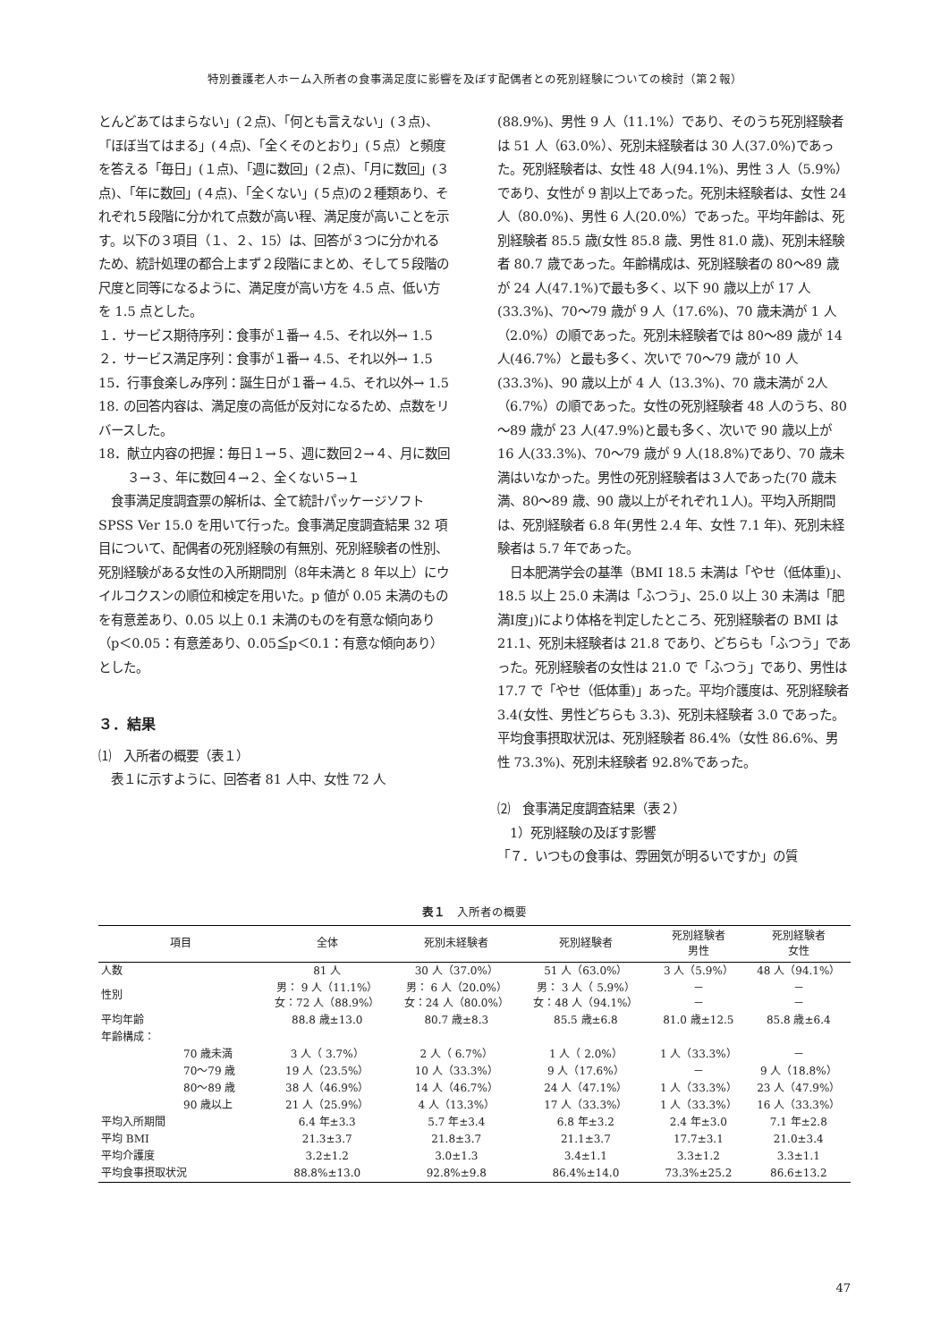特別養護老人ホーム入所者の食事満足度に影響を及ぼす配偶者との死別経験についての検討（第２報）
とんどあてはまらない」(２点)、「何とも言えない」(３点)、「ほぼ当てはまる」(４点)、「全くそのとおり」(５点）と頻度を答える「毎日」(１点)、「週に数回」(２点)、「月に数回」(３点)、「年に数回」(４点)、「全くない」(５点)の２種類あり、それぞれ５段階に分かれて点数が高い程、満足度が高いことを示す。以下の３項目（１、２、15）は、回答が３つに分かれるため、統計処理の都合上まず２段階にまとめ、そして５段階の尺度と同等になるように、満足度が高い方を 4.5 点、低い方を 1.5 点とした。
１．サービス期待序列：食事が１番→ 4.5、それ以外→ 1.5
２．サービス満足序列：食事が１番→ 4.5、それ以外→ 1.5
15．行事食楽しみ序列：誕生日が１番→ 4.5、それ以外→ 1.5
18. の回答内容は、満足度の高低が反対になるため、点数をリバースした。
18．献立内容の把握：毎日１→５、週に数回２→４、月に数回３→３、年に数回４→２、全くない５→１
　食事満足度調査票の解析は、全て統計パッケージソフト SPSS Ver 15.0 を用いて行った。食事満足度調査結果 32 項目について、配偶者の死別経験の有無別、死別経験者の性別、死別経験がある女性の入所期間別（8年未満と 8 年以上）にウイルコクスンの順位和検定を用いた。p 値が 0.05 未満のものを有意差あり、0.05 以上 0.1 未満のものを有意な傾向あり（p＜0.05：有意差あり、0.05≦p＜0.1：有意な傾向あり）とした。
３．結果
⑴　入所者の概要（表１）
　表１に示すように、回答者 81 人中、女性 72 人
(88.9%)、男性 9 人（11.1%）であり、そのうち死別経験者は 51 人（63.0%）、死別未経験者は 30 人(37.0%)であった。死別経験者は、女性 48 人(94.1%)、男性 3 人（5.9%）であり、女性が 9 割以上であった。死別未経験者は、女性 24 人（80.0%)、男性 6 人(20.0%）であった。平均年齢は、死別経験者 85.5 歳(女性 85.8 歳、男性 81.0 歳)、死別未経験者 80.7 歳であった。年齢構成は、死別経験者の 80～89 歳が 24 人(47.1%)で最も多く、以下 90 歳以上が 17 人(33.3%)、70～79 歳が 9 人（17.6%)、70 歳未満が 1 人（2.0%）の順であった。死別未経験者では 80～89 歳が 14 人(46.7%）と最も多く、次いで 70～79 歳が 10 人(33.3%)、90 歳以上が 4 人（13.3%)、70 歳未満が 2人（6.7%）の順であった。女性の死別経験者 48 人のうち、80～89 歳が 23 人(47.9%)と最も多く、次いで 90 歳以上が 16 人(33.3%)、70～79 歳が 9 人(18.8%)であり、70 歳未満はいなかった。男性の死別経験者は３人であった(70 歳未満、80～89 歳、90 歳以上がそれぞれ１人)。平均入所期間は、死別経験者 6.8 年(男性 2.4 年、女性 7.1 年)、死別未経験者は 5.7 年であった。
　日本肥満学会の基準（BMI 18.5 未満は「やせ（低体重)」、18.5 以上 25.0 未満は「ふつう」、25.0 以上 30 未満は「肥満Ⅰ度」)により体格を判定したところ、死別経験者の BMI は 21.1、死別未経験者は 21.8 であり、どちらも「ふつう」であった。死別経験者の女性は 21.0 で「ふつう」であり、男性は 17.7 で「やせ（低体重)」あった。平均介護度は、死別経験者 3.4(女性、男性どちらも 3.3)、死別未経験者 3.0 であった。平均食事摂取状況は、死別経験者 86.4%（女性 86.6%、男性 73.3%)、死別未経験者 92.8%であった。
⑵　食事満足度調査結果（表２）
　1）死別経験の及ぼす影響
「７．いつもの食事は、雰囲気が明るいですか」の質
表１　入所者の概要
| 項目 | 全体 | 死別未経験者 | 死別経験者 | 死別経験者 男性 | 死別経験者 女性 |
| --- | --- | --- | --- | --- | --- |
| 人数 | 81 人 | 30 人（37.0%） | 51 人（63.0%） | 3 人（5.9%） | 48 人（94.1%） |
| 性別 | 男： 9 人（11.1%） 女：72 人（88.9%） | 男： 6 人（20.0%） 女：24 人（80.0%） | 男： 3 人（ 5.9%） 女：48 人（94.1%） | － － | － － |
| 平均年齢 | 88.8 歳±13.0 | 80.7 歳±8.3 | 85.5 歳±6.8 | 81.0 歳±12.5 | 85.8 歳±6.4 |
| 年齢構成： | | | | | |
| 70 歳未満 | 3 人（ 3.7%） | 2 人（ 6.7%） | 1 人（ 2.0%） | 1 人（33.3%） | － |
| 70～79 歳 | 19 人（23.5%） | 10 人（33.3%） | 9 人（17.6%） | － | 9 人（18.8%） |
| 80～89 歳 | 38 人（46.9%） | 14 人（46.7%） | 24 人（47.1%） | 1 人（33.3%） | 23 人（47.9%） |
| 90 歳以上 | 21 人（25.9%） | 4 人（13.3%） | 17 人（33.3%） | 1 人（33.3%） | 16 人（33.3%） |
| 平均入所期間 | 6.4 年±3.3 | 5.7 年±3.4 | 6.8 年±3.2 | 2.4 年±3.0 | 7.1 年±2.8 |
| 平均 BMI | 21.3±3.7 | 21.8±3.7 | 21.1±3.7 | 17.7±3.1 | 21.0±3.4 |
| 平均介護度 | 3.2±1.2 | 3.0±1.3 | 3.4±1.1 | 3.3±1.2 | 3.3±1.1 |
| 平均食事摂取状況 | 88.8%±13.0 | 92.8%±9.8 | 86.4%±14.0 | 73.3%±25.2 | 86.6±13.2 |
47